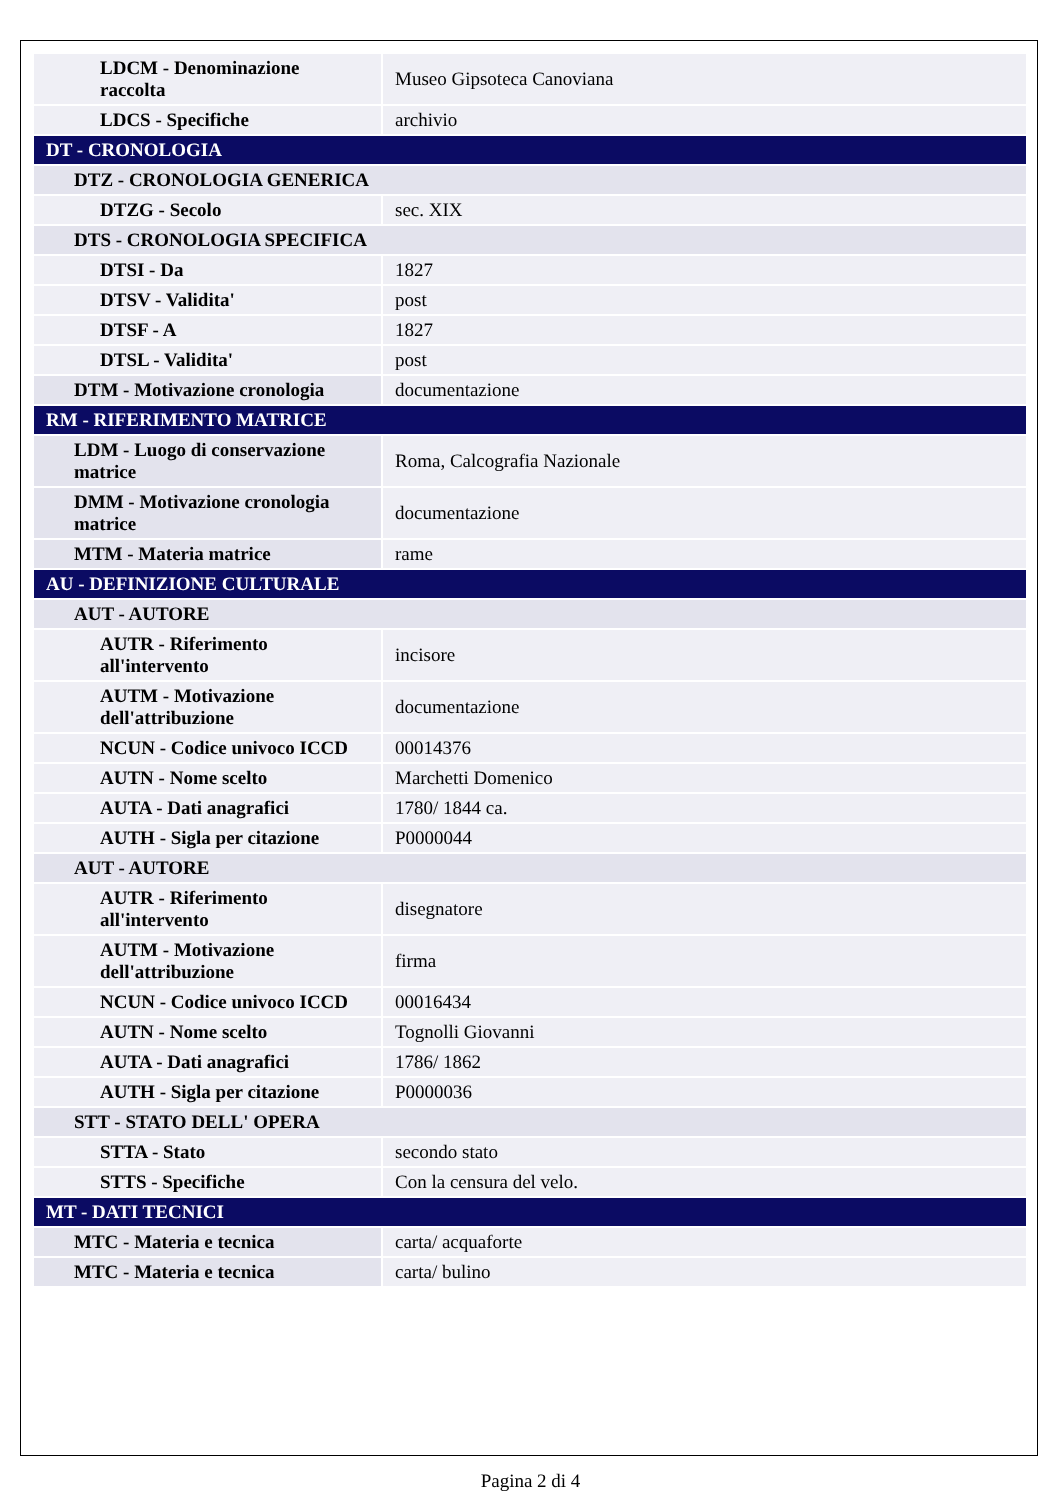| LDCM - Denominazione raccolta | Museo Gipsoteca Canoviana |
| LDCS - Specifiche | archivio |
| DT - CRONOLOGIA | |
| DTZ - CRONOLOGIA GENERICA | |
| DTZG - Secolo | sec. XIX |
| DTS - CRONOLOGIA SPECIFICA | |
| DTSI - Da | 1827 |
| DTSV - Validita' | post |
| DTSF - A | 1827 |
| DTSL - Validita' | post |
| DTM - Motivazione cronologia | documentazione |
| RM - RIFERIMENTO MATRICE | |
| LDM - Luogo di conservazione matrice | Roma, Calcografia Nazionale |
| DMM - Motivazione cronologia matrice | documentazione |
| MTM - Materia matrice | rame |
| AU - DEFINIZIONE CULTURALE | |
| AUT - AUTORE | |
| AUTR - Riferimento all'intervento | incisore |
| AUTM - Motivazione dell'attribuzione | documentazione |
| NCUN - Codice univoco ICCD | 00014376 |
| AUTN - Nome scelto | Marchetti Domenico |
| AUTA - Dati anagrafici | 1780/ 1844 ca. |
| AUTH - Sigla per citazione | P0000044 |
| AUT - AUTORE | |
| AUTR - Riferimento all'intervento | disegnatore |
| AUTM - Motivazione dell'attribuzione | firma |
| NCUN - Codice univoco ICCD | 00016434 |
| AUTN - Nome scelto | Tognolli Giovanni |
| AUTA - Dati anagrafici | 1786/ 1862 |
| AUTH - Sigla per citazione | P0000036 |
| STT - STATO DELL' OPERA | |
| STTA - Stato | secondo stato |
| STTS - Specifiche | Con la censura del velo. |
| MT - DATI TECNICI | |
| MTC - Materia e tecnica | carta/ acquaforte |
| MTC - Materia e tecnica | carta/ bulino |
Pagina 2 di 4